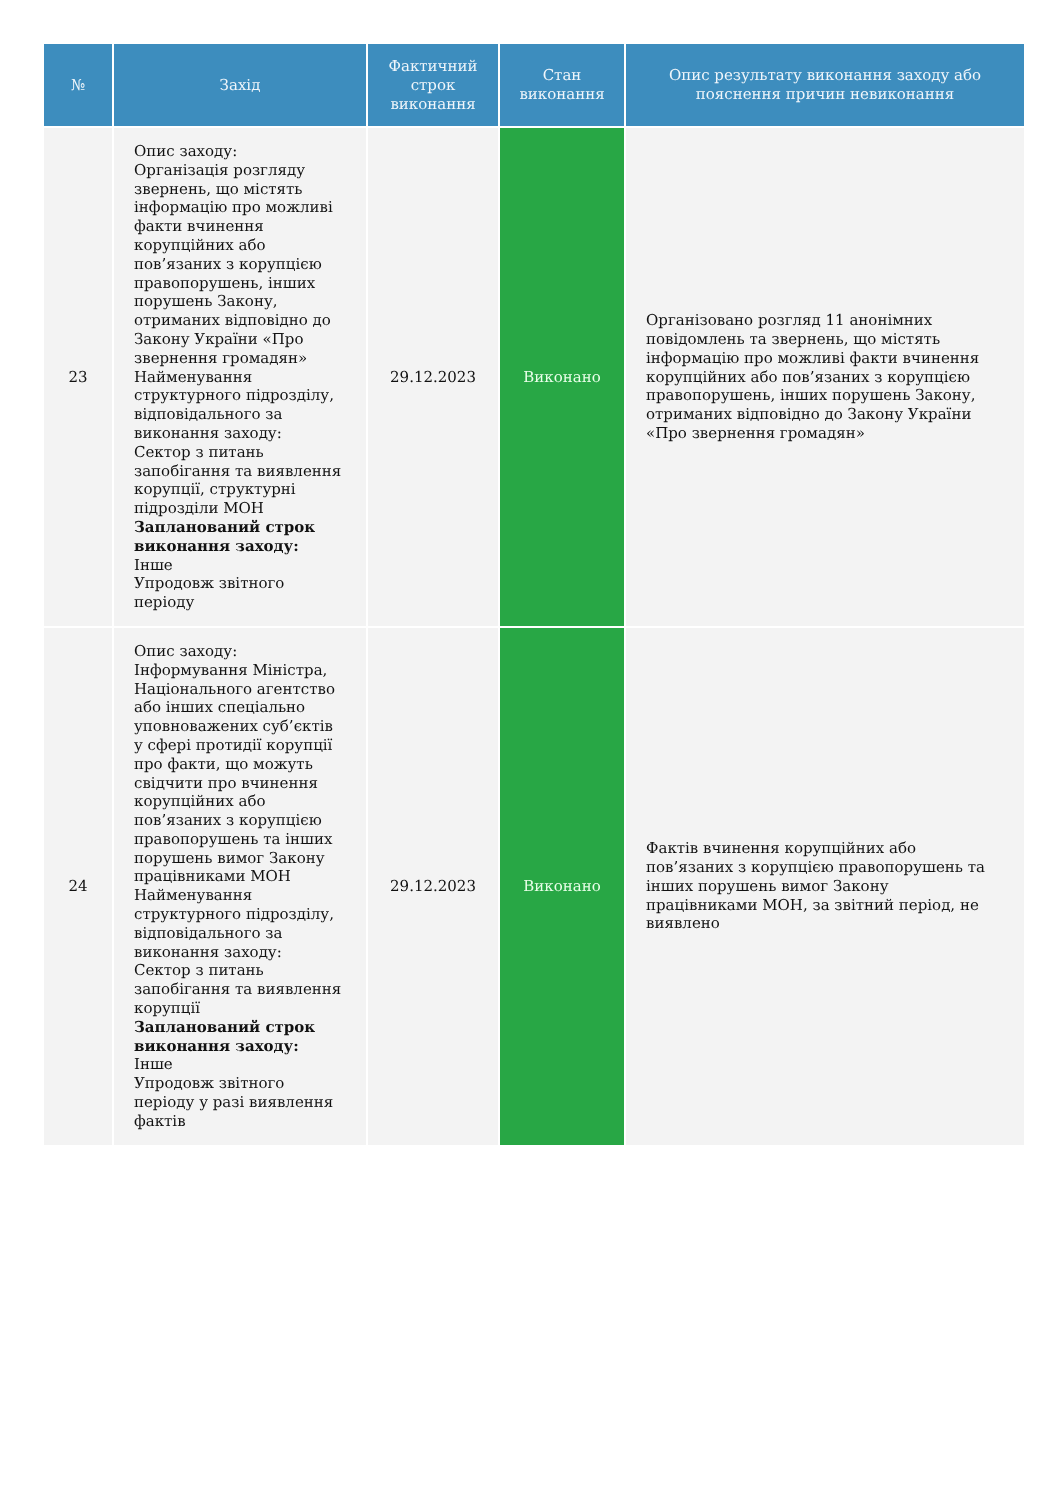| № | Захід | Фактичний строк виконання | Стан виконання | Опис результату виконання заходу або пояснення причин невиконання |
| --- | --- | --- | --- | --- |
| 23 | Опис заходу: Організація розгляду звернень, що містять інформацію про можливі факти вчинення корупційних або пов’язаних з корупцією правопорушень, інших порушень Закону, отриманих відповідно до Закону України «Про звернення громадян» Найменування структурного підрозділу, відповідального за виконання заходу: Сектор з питань запобігання та виявлення корупції, структурні підрозділи МОН Запланований строк виконання заходу: Інше Упродовж звітного періоду | 29.12.2023 | Виконано | Організовано розгляд 11 анонімних повідомлень та звернень, що містять інформацію про можливі факти вчинення корупційних або пов’язаних з корупцією правопорушень, інших порушень Закону, отриманих відповідно до Закону України «Про звернення громадян» |
| 24 | Опис заходу: Інформування Міністра, Національного агентство або інших спеціально уповноважених суб’єктів у сфері протидії корупції про факти, що можуть свідчити про вчинення корупційних або пов’язаних з корупцією правопорушень та інших порушень вимог Закону працівниками МОН Найменування структурного підрозділу, відповідального за виконання заходу: Сектор з питань запобігання та виявлення корупції Запланований строк виконання заходу: Інше Упродовж звітного періоду у разі виявлення фактів | 29.12.2023 | Виконано | Фактів вчинення корупційних або пов’язаних з корупцією правопорушень та інших порушень вимог Закону працівниками МОН, за звітний період, не виявлено |